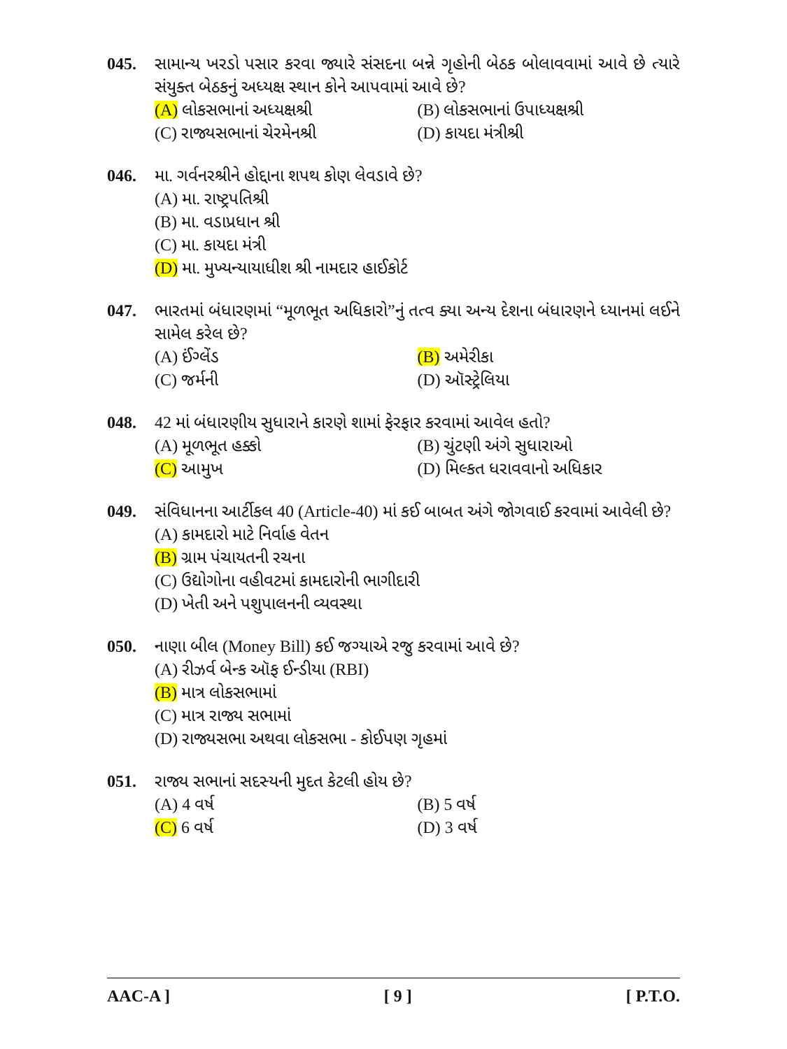045. સામાન્ય ખરડો પસાર કરવા જ્યારે સંસદના બન્ને ગૃહોની બેઠક બોલાવવામાં આવે છે ત્યારે સંયુક્ત બેઠકનું અધ્યક્ષ સ્થાન કોને આપવામાં આવે છે?
(A) લોકસભાનાં અધ્યક્ષશ્રી (B) લોકસભાનાં ઉપાધ્યક્ષશ્રી
(C) રાજ્યસભાનાં ચેરમેનશ્રી (D) કાયદા મંત્રીશ્રી
046. મા. ગર્વનરશ્રીને હોદ્દાના શપથ કોણ લેવડાવે છે?
(A) મા. રાષ્ટ્રપતિશ્રી
(B) મા. વડાપ્રધાન શ્રી
(C) મા. કાયદા મંત્રી
(D) મા. મુખ્યન્યાયાધીશ શ્રી નામદાર હાઈકોર્ટ
047. ભારતમાં બંધારણમાં “મૂળભૂત અધિકારો”નું તત્વ ક્યા અન્ય દેશના બંધારણને ધ્યાનમાં લઈને સામેલ કરેલ છે?
(A) ઈંગ્લેંડ (B) અમેરીકા
(C) જર્મની (D) ઑસ્ટ્રેલિયા
048. 42 માં બંધારણીય સુધારાને કારણે શામાં ફેરફાર કરવામાં આવેલ હતો?
(A) મૂળભૂત હક્કો (B) ચુંટણી અંગે સુધારાઓ
(C) આમુખ (D) મિલ્કત ધરાવવાનો અધિકાર
049. સંવિધાનના આર્ટીકલ 40 (Article-40) માં કઈ બાબત અંગે જોગવાઈ કરવામાં આવેલી છે?
(A) કામદારો માટે નિર્વાહ વેતન
(B) ગ્રામ પંચાયતની રચના
(C) ઉદ્યોગોના વહીવટમાં કામદારોની ભાગીદારી
(D) ખેતી અને પશુપાલનની વ્યવસ્થા
050. નાણા બીલ (Money Bill) કઈ જગ્યાએ રજુ કરવામાં આવે છે?
(A) રીઝર્વ બેન્ક ઑફ ઈન્ડીયા (RBI)
(B) માત્ર લોકસભામાં
(C) માત્ર રાજ્ય સભામાં
(D) રાજ્યસભા અથવા લોકસભા - કોઈપણ ગૃહમાં
051. રાજ્ય સભાનાં સદસ્યની મુદત કેટલી હોય છે?
(A) 4 વર્ષ (B) 5 વર્ષ
(C) 6 વર્ષ (D) 3 વર્ષ
AAC-A ] [ 9 ] [ P.T.O.